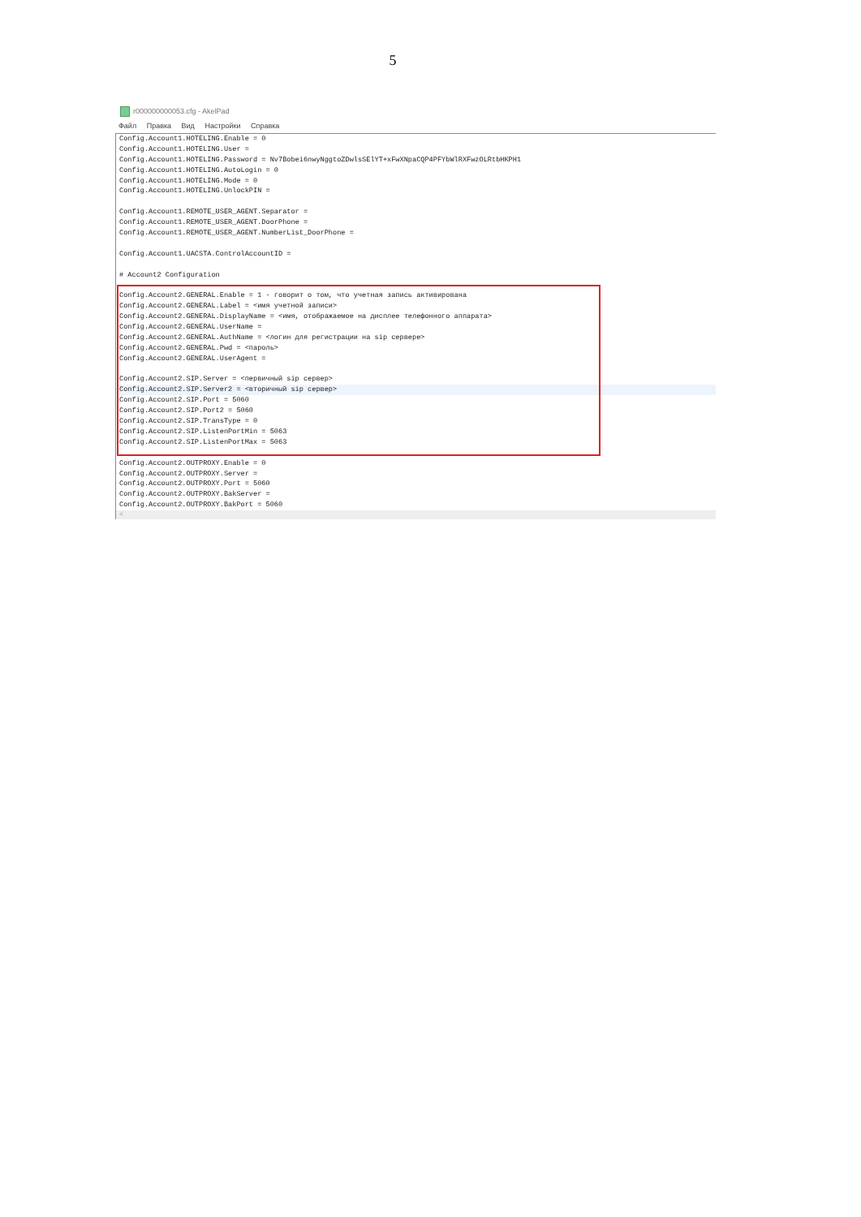5
r000000000053.cfg - AkelPad
Файл Правка Вид Настройки Справка
Config.Account1.HOTELING.Enable = 0
Config.Account1.HOTELING.User =
Config.Account1.HOTELING.Password = Nv7Bobei6nwyNggtoZDwlsSElYT+xFwXNpaCQP4PFYbWlRXFwzOLRtbHKPH1
Config.Account1.HOTELING.AutoLogin = 0
Config.Account1.HOTELING.Mode = 0
Config.Account1.HOTELING.UnlockPIN =
Config.Account1.REMOTE_USER_AGENT.Separator =
Config.Account1.REMOTE_USER_AGENT.DoorPhone =
Config.Account1.REMOTE_USER_AGENT.NumberList_DoorPhone =
Config.Account1.UACSTA.ControlAccountID =
# Account2 Configuration
Config.Account2.GENERAL.Enable = 1 - говорит о том, что учетная запись активирована
Config.Account2.GENERAL.Label = <имя учетной записи>
Config.Account2.GENERAL.DisplayName = <имя, отображаемое на дисплее телефонного аппарата>
Config.Account2.GENERAL.UserName =
Config.Account2.GENERAL.AuthName = <логин для регистрации на sip сервере>
Config.Account2.GENERAL.Pwd = <пароль>
Config.Account2.GENERAL.UserAgent =
Config.Account2.SIP.Server = <первичный sip сервер>
Config.Account2.SIP.Server2 = <вторичный sip сервер>
Config.Account2.SIP.Port = 5060
Config.Account2.SIP.Port2 = 5060
Config.Account2.SIP.TransType = 0
Config.Account2.SIP.ListenPortMin = 5063
Config.Account2.SIP.ListenPortMax = 5063
Config.Account2.OUTPROXY.Enable = 0
Config.Account2.OUTPROXY.Server =
Config.Account2.OUTPROXY.Port = 5060
Config.Account2.OUTPROXY.BakServer =
Config.Account2.OUTPROXY.BakPort = 5060
<